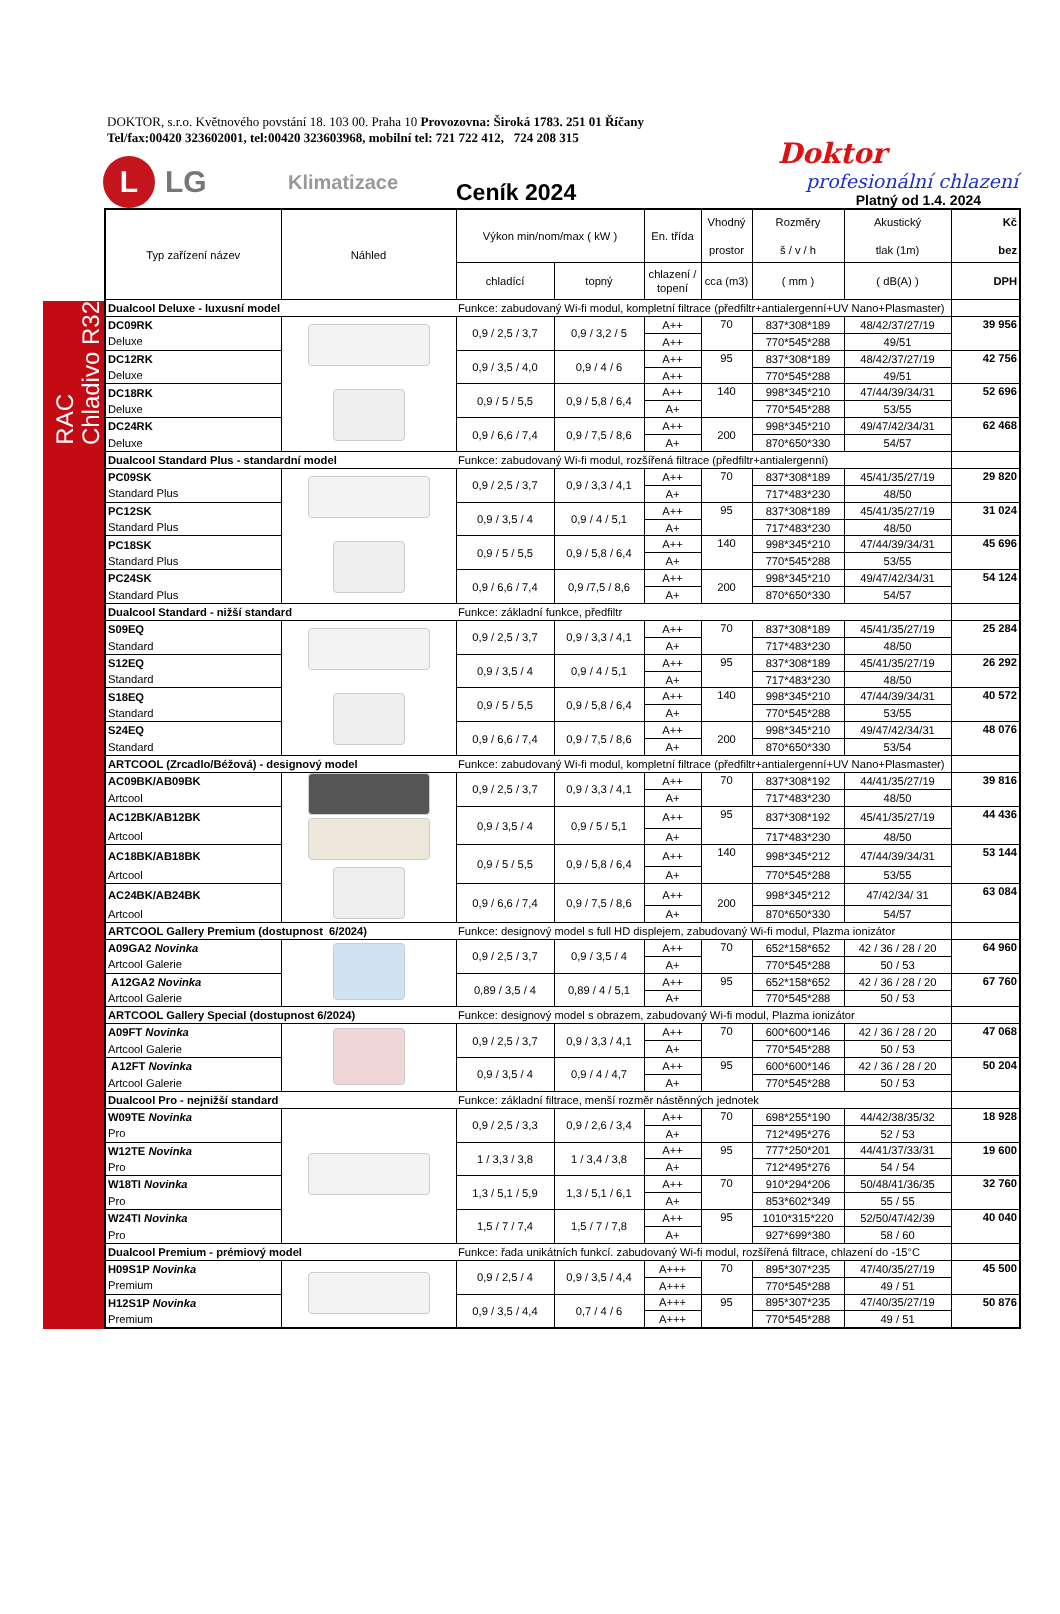DOKTOR, s.r.o. Květnového povstání 18. 103 00. Praha 10 Provozovna: Široká 1783. 251 01 Říčany
Tel/fax:00420 323602001, tel:00420 323603968, mobilní tel: 721 722 412, 724 208 315
L
LG
Klimatizace
Ceník 2024
Doktor
profesionální chlazení
Platný od 1.4. 2024
RAC
Chladivo R32
| Typ zařízení název | Náhled | Výkon min/nom/max ( kW ) | | En. třída | Vhodný prostor | Rozměry š / v / h | Akustický tlak (1m) | Kč bez |
| --- | --- | --- | --- | --- | --- | --- | --- | --- |
| | | chladící | topný | chlazení / topení | cca (m3) | ( mm ) | ( dB(A) ) | DPH |
| Dualcool Deluxe - luxusní model | | Funkce: zabudovaný Wi-fi modul, kompletní filtrace (předfiltr+antialergenní+UV Nano+Plasmaster) | | | | | | |
| DC09RK | | 0,9 / 2,5 / 3,7 | 0,9 / 3,2 / 5 | A++ | 70 | 837*308*189 | 48/42/37/27/19 | 39 956 |
| Deluxe | | | | A++ | | 770*545*288 | 49/51 | |
| DC12RK | | 0,9 / 3,5 / 4,0 | 0,9 / 4 / 6 | A++ | 95 | 837*308*189 | 48/42/37/27/19 | 42 756 |
| Deluxe | | | | A++ | | 770*545*288 | 49/51 | |
| DC18RK | | 0,9 / 5 / 5,5 | 0,9 / 5,8 / 6,4 | A++ | 140 | 998*345*210 | 47/44/39/34/31 | 52 696 |
| Deluxe | | | | A+ | | 770*545*288 | 53/55 | |
| DC24RK | | 0,9 / 6,6 / 7,4 | 0,9 / 7,5 / 8,6 | A++ | 200 | 998*345*210 | 49/47/42/34/31 | 62 468 |
| Deluxe | | | | A+ | | 870*650*330 | 54/57 | |
| Dualcool Standard Plus - standardní model | | Funkce: zabudovaný Wi-fi modul, rozšířená filtrace (předfiltr+antialergenní) | | | | | | |
| PC09SK | | 0,9 / 2,5 / 3,7 | 0,9 / 3,3 / 4,1 | A++ | 70 | 837*308*189 | 45/41/35/27/19 | 29 820 |
| Standard Plus | | | | A+ | | 717*483*230 | 48/50 | |
| PC12SK | | 0,9 / 3,5 / 4 | 0,9 / 4 / 5,1 | A++ | 95 | 837*308*189 | 45/41/35/27/19 | 31 024 |
| Standard Plus | | | | A+ | | 717*483*230 | 48/50 | |
| PC18SK | | 0,9 / 5 / 5,5 | 0,9 / 5,8 / 6,4 | A++ | 140 | 998*345*210 | 47/44/39/34/31 | 45 696 |
| Standard Plus | | | | A+ | | 770*545*288 | 53/55 | |
| PC24SK | | 0,9 / 6,6 / 7,4 | 0,9 /7,5 / 8,6 | A++ | 200 | 998*345*210 | 49/47/42/34/31 | 54 124 |
| Standard Plus | | | | A+ | | 870*650*330 | 54/57 | |
| Dualcool Standard - nižší standard | | Funkce: základní funkce, předfiltr | | | | | | |
| S09EQ | | 0,9 / 2,5 / 3,7 | 0,9 / 3,3 / 4,1 | A++ | 70 | 837*308*189 | 45/41/35/27/19 | 25 284 |
| Standard | | | | A+ | | 717*483*230 | 48/50 | |
| S12EQ | | 0,9 / 3,5 / 4 | 0,9 / 4 / 5,1 | A++ | 95 | 837*308*189 | 45/41/35/27/19 | 26 292 |
| Standard | | | | A+ | | 717*483*230 | 48/50 | |
| S18EQ | | 0,9 / 5 / 5,5 | 0,9 / 5,8 / 6,4 | A++ | 140 | 998*345*210 | 47/44/39/34/31 | 40 572 |
| Standard | | | | A+ | | 770*545*288 | 53/55 | |
| S24EQ | | 0,9 / 6,6 / 7,4 | 0,9 / 7,5 / 8,6 | A++ | 200 | 998*345*210 | 49/47/42/34/31 | 48 076 |
| Standard | | | | A+ | | 870*650*330 | 53/54 | |
| ARTCOOL (Zrcadlo/Béžová) - designový model | | Funkce: zabudovaný Wi-fi modul, kompletní filtrace (předfiltr+antialergenní+UV Nano+Plasmaster) | | | | | | |
| AC09BK/AB09BK | | 0,9 / 2,5 / 3,7 | 0,9 / 3,3 / 4,1 | A++ | 70 | 837*308*192 | 44/41/35/27/19 | 39 816 |
| Artcool | | | | A+ | | 717*483*230 | 48/50 | |
| AC12BK/AB12BK | | 0,9 / 3,5 / 4 | 0,9 / 5 / 5,1 | A++ | 95 | 837*308*192 | 45/41/35/27/19 | 44 436 |
| Artcool | | | | A+ | | 717*483*230 | 48/50 | |
| AC18BK/AB18BK | | 0,9 / 5 / 5,5 | 0,9 / 5,8 / 6,4 | A++ | 140 | 998*345*212 | 47/44/39/34/31 | 53 144 |
| Artcool | | | | A+ | | 770*545*288 | 53/55 | |
| AC24BK/AB24BK | | 0,9 / 6,6 / 7,4 | 0,9 / 7,5 / 8,6 | A++ | 200 | 998*345*212 | 47/42/34/ 31 | 63 084 |
| Artcool | | | | A+ | | 870*650*330 | 54/57 | |
| ARTCOOL Gallery Premium (dostupnost 6/2024) | | Funkce: designový model s full HD displejem, zabudovaný Wi-fi modul, Plazma ionizátor | | | | | | |
| A09GA2 Novinka | | 0,9 / 2,5 / 3,7 | 0,9 / 3,5 / 4 | A++ | 70 | 652*158*652 | 42 / 36 / 28 / 20 | 64 960 |
| Artcool Galerie | | | | A+ | | 770*545*288 | 50 / 53 | |
| A12GA2 Novinka | | 0,89 / 3,5 / 4 | 0,89 / 4 / 5,1 | A++ | 95 | 652*158*652 | 42 / 36 / 28 / 20 | 67 760 |
| Artcool Galerie | | | | A+ | | 770*545*288 | 50 / 53 | |
| ARTCOOL Gallery Special (dostupnost 6/2024) | | Funkce: designový model s obrazem, zabudovaný Wi-fi modul, Plazma ionizátor | | | | | | |
| A09FT Novinka | | 0,9 / 2,5 / 3,7 | 0,9 / 3,3 / 4,1 | A++ | 70 | 600*600*146 | 42 / 36 / 28 / 20 | 47 068 |
| Artcool Galerie | | | | A+ | | 770*545*288 | 50 / 53 | |
| A12FT Novinka | | 0,9 / 3,5 / 4 | 0,9 / 4 / 4,7 | A++ | 95 | 600*600*146 | 42 / 36 / 28 / 20 | 50 204 |
| Artcool Galerie | | | | A+ | | 770*545*288 | 50 / 53 | |
| Dualcool Pro - nejnižší standard | | Funkce: základní filtrace, menší rozměr nástěnných jednotek | | | | | | |
| W09TE Novinka | | 0,9 / 2,5 / 3,3 | 0,9 / 2,6 / 3,4 | A++ | 70 | 698*255*190 | 44/42/38/35/32 | 18 928 |
| Pro | | | | A+ | | 712*495*276 | 52 / 53 | |
| W12TE Novinka | | 1 / 3,3 / 3,8 | 1 / 3,4 / 3,8 | A++ | 95 | 777*250*201 | 44/41/37/33/31 | 19 600 |
| Pro | | | | A+ | | 712*495*276 | 54 / 54 | |
| W18TI Novinka | | 1,3 / 5,1 / 5,9 | 1,3 / 5,1 / 6,1 | A++ | 70 | 910*294*206 | 50/48/41/36/35 | 32 760 |
| Pro | | | | A+ | | 853*602*349 | 55 / 55 | |
| W24TI Novinka | | 1,5 / 7 / 7,4 | 1,5 / 7 / 7,8 | A++ | 95 | 1010*315*220 | 52/50/47/42/39 | 40 040 |
| Pro | | | | A+ | | 927*699*380 | 58 / 60 | |
| Dualcool Premium - prémiový model | | Funkce: řada unikátních funkcí. zabudovaný Wi-fi modul, rozšířená filtrace, chlazení do -15°C | | | | | | |
| H09S1P Novinka | | 0,9 / 2,5 / 4 | 0,9 / 3,5 / 4,4 | A+++ | 70 | 895*307*235 | 47/40/35/27/19 | 45 500 |
| Premium | | | | A+++ | | 770*545*288 | 49 / 51 | |
| H12S1P Novinka | | 0,9 / 3,5 / 4,4 | 0,7 / 4 / 6 | A+++ | 95 | 895*307*235 | 47/40/35/27/19 | 50 876 |
| Premium | | | | A+++ | | 770*545*288 | 49 / 51 | |